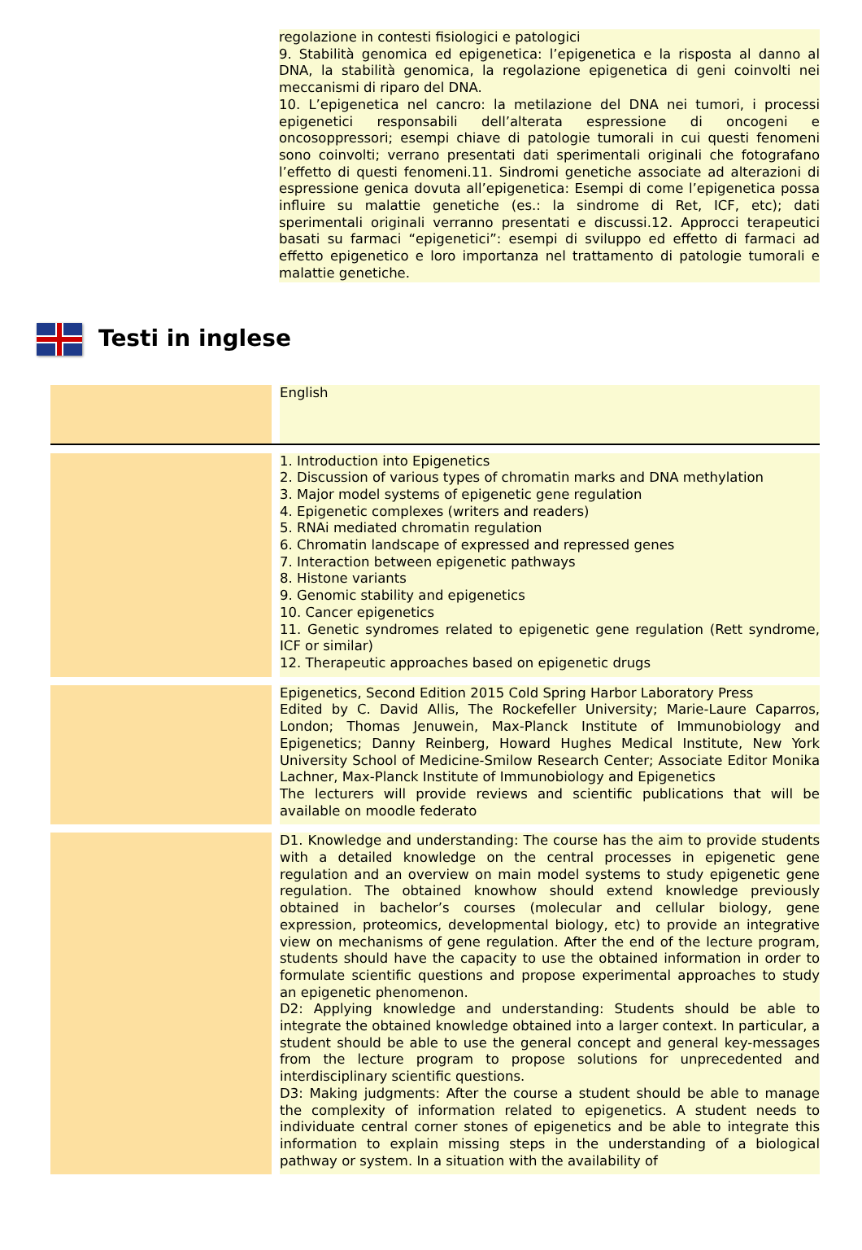regolazione in contesti fisiologici e patologici
9. Stabilità genomica ed epigenetica: l’epigenetica e la risposta al danno al DNA, la stabilità genomica, la regolazione epigenetica di geni coinvolti nei meccanismi di riparo del DNA.
10. L’epigenetica nel cancro: la metilazione del DNA nei tumori, i processi epigenetici responsabili dell’alterata espressione di oncogeni e oncosoppressori; esempi chiave di patologie tumorali in cui questi fenomeni sono coinvolti; verrano presentati dati sperimentali originali che fotografano l’effetto di questi fenomeni.11. Sindromi genetiche associate ad alterazioni di espressione genica dovuta all’epigenetica: Esempi di come l’epigenetica possa influire su malattie genetiche (es.: la sindrome di Ret, ICF, etc); dati sperimentali originali verranno presentati e discussi.12. Approcci terapeutici basati su farmaci “epigenetici”: esempi di sviluppo ed effetto di farmaci ad effetto epigenetico e loro importanza nel trattamento di patologie tumorali e malattie genetiche.
Testi in inglese
| | | English |
| | | 1. Introduction into Epigenetics 2. Discussion of various types of chromatin marks and DNA methylation 3. Major model systems of epigenetic gene regulation 4. Epigenetic complexes (writers and readers) 5. RNAi mediated chromatin regulation 6. Chromatin landscape of expressed and repressed genes 7. Interaction between epigenetic pathways 8. Histone variants 9. Genomic stability and epigenetics 10. Cancer epigenetics 11. Genetic syndromes related to epigenetic gene regulation (Rett syndrome, ICF or similar) 12. Therapeutic approaches based on epigenetic drugs |
| | | Epigenetics, Second Edition 2015 Cold Spring Harbor Laboratory Press Edited by C. David Allis, The Rockefeller University; Marie-Laure Caparros, London; Thomas Jenuwein, Max-Planck Institute of Immunobiology and Epigenetics; Danny Reinberg, Howard Hughes Medical Institute, New York University School of Medicine-Smilow Research Center; Associate Editor Monika Lachner, Max-Planck Institute of Immunobiology and Epigenetics The lecturers will provide reviews and scientific publications that will be available on moodle federato |
| | | D1. Knowledge and understanding: The course has the aim to provide students with a detailed knowledge on the central processes in epigenetic gene regulation and an overview on main model systems to study epigenetic gene regulation. The obtained knowhow should extend knowledge previously obtained in bachelor’s courses (molecular and cellular biology, gene expression, proteomics, developmental biology, etc) to provide an integrative view on mechanisms of gene regulation. After the end of the lecture program, students should have the capacity to use the obtained information in order to formulate scientific questions and propose experimental approaches to study an epigenetic phenomenon. D2: Applying knowledge and understanding: Students should be able to integrate the obtained knowledge obtained into a larger context. In particular, a student should be able to use the general concept and general key-messages from the lecture program to propose solutions for unprecedented and interdisciplinary scientific questions. D3: Making judgments: After the course a student should be able to manage the complexity of information related to epigenetics. A student needs to individuate central corner stones of epigenetics and be able to integrate this information to explain missing steps in the understanding of a biological pathway or system. In a situation with the availability of |